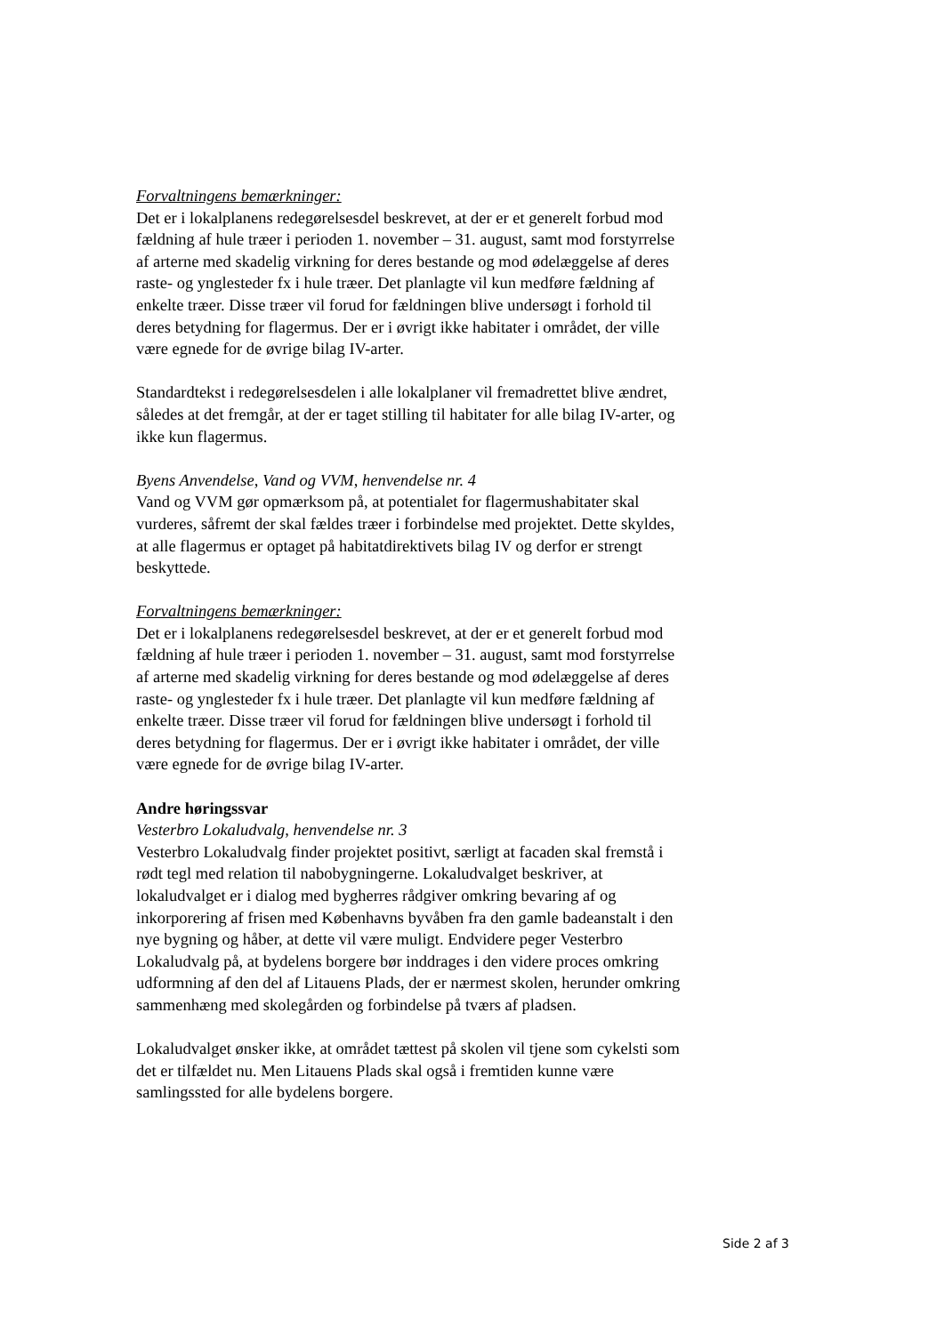Forvaltningens bemærkninger:
Det er i lokalplanens redegørelsesdel beskrevet, at der er et generelt forbud mod fældning af hule træer i perioden 1. november – 31. august, samt mod forstyrrelse af arterne med skadelig virkning for deres bestande og mod ødelæggelse af deres raste- og ynglesteder fx i hule træer. Det planlagte vil kun medføre fældning af enkelte træer. Disse træer vil forud for fældningen blive undersøgt i forhold til deres betydning for flagermus. Der er i øvrigt ikke habitater i området, der ville være egnede for de øvrige bilag IV-arter.
Standardtekst i redegørelsesdelen i alle lokalplaner vil fremadrettet blive ændret, således at det fremgår, at der er taget stilling til habitater for alle bilag IV-arter, og ikke kun flagermus.
Byens Anvendelse, Vand og VVM, henvendelse nr. 4
Vand og VVM gør opmærksom på, at potentialet for flagermushabitater skal vurderes, såfremt der skal fældes træer i forbindelse med projektet. Dette skyldes, at alle flagermus er optaget på habitatdirektivets bilag IV og derfor er strengt beskyttede.
Forvaltningens bemærkninger:
Det er i lokalplanens redegørelsesdel beskrevet, at der er et generelt forbud mod fældning af hule træer i perioden 1. november – 31. august, samt mod forstyrrelse af arterne med skadelig virkning for deres bestande og mod ødelæggelse af deres raste- og ynglesteder fx i hule træer. Det planlagte vil kun medføre fældning af enkelte træer. Disse træer vil forud for fældningen blive undersøgt i forhold til deres betydning for flagermus. Der er i øvrigt ikke habitater i området, der ville være egnede for de øvrige bilag IV-arter.
Andre høringssvar
Vesterbro Lokaludvalg, henvendelse nr. 3
Vesterbro Lokaludvalg finder projektet positivt, særligt at facaden skal fremstå i rødt tegl med relation til nabobygningerne. Lokaludvalget beskriver, at lokaludvalget er i dialog med bygherres rådgiver omkring bevaring af og inkorporering af frisen med Københavns byvåben fra den gamle badeanstalt i den nye bygning og håber, at dette vil være muligt. Endvidere peger Vesterbro Lokaludvalg på, at bydelens borgere bør inddrages i den videre proces omkring udformning af den del af Litauens Plads, der er nærmest skolen, herunder omkring sammenhæng med skolegården og forbindelse på tværs af pladsen.
Lokaludvalget ønsker ikke, at området tættest på skolen vil tjene som cykelsti som det er tilfældet nu. Men Litauens Plads skal også i fremtiden kunne være samlingssted for alle bydelens borgere.
Side 2 af 3